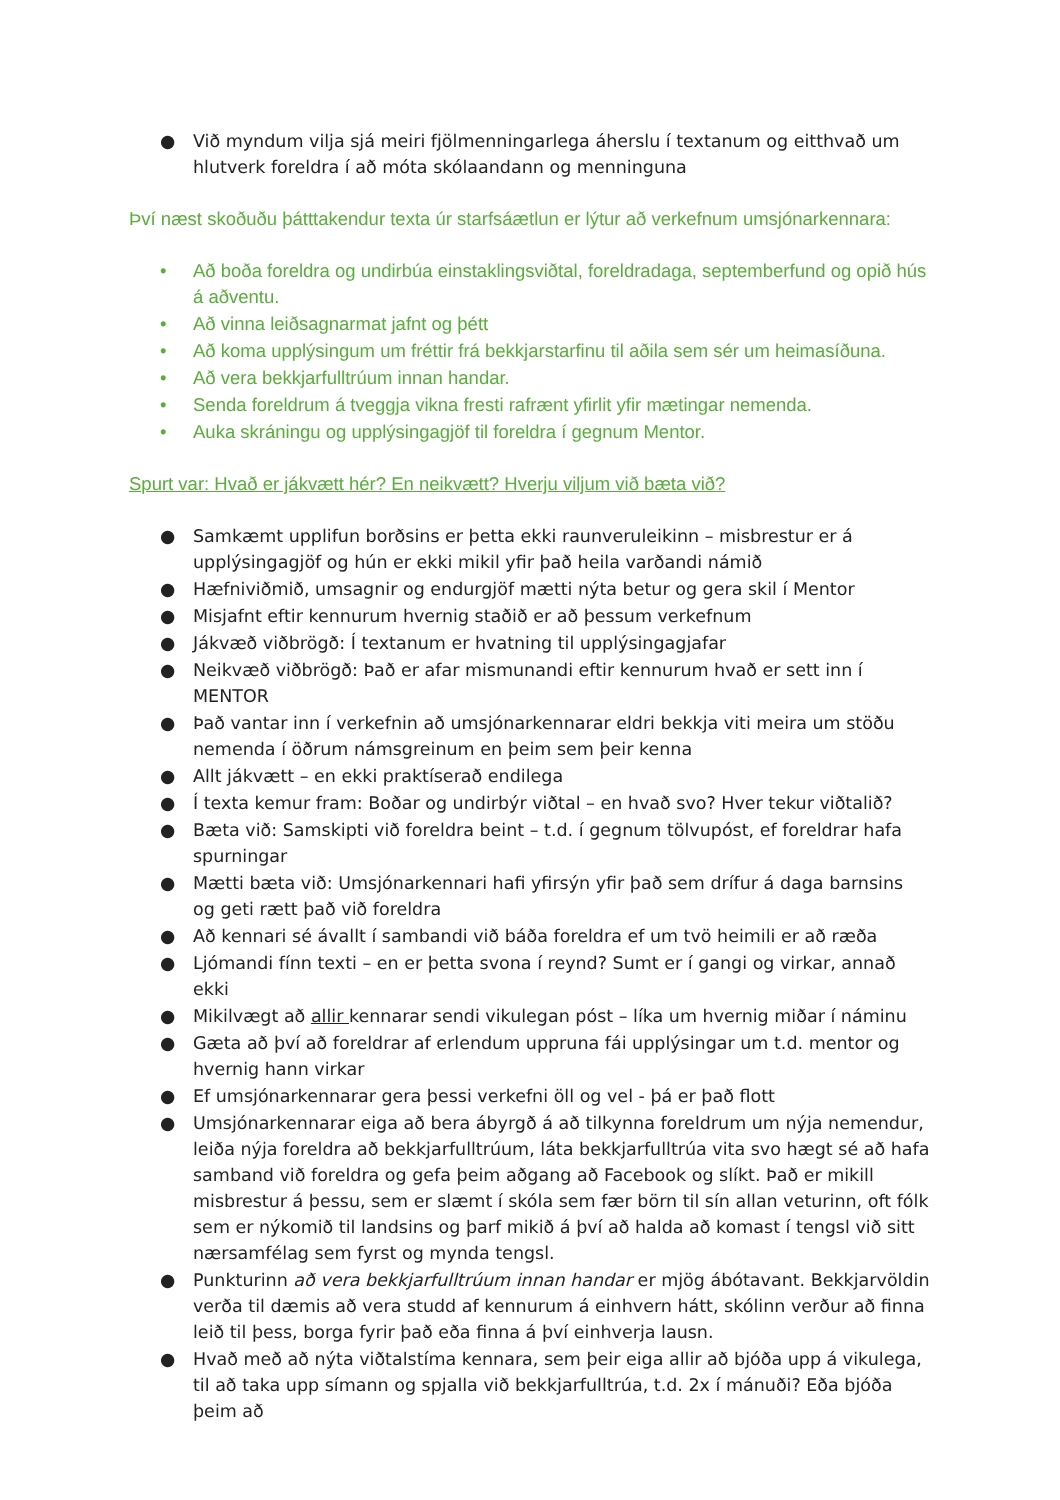● Við myndum vilja sjá meiri fjölmenningarlega áherslu í textanum og eitthvað um hlutverk foreldra í að móta skólaandann og menninguna
Því næst skoðuðu þátttakendur texta úr starfsáætlun er lýtur að verkefnum umsjónarkennara:
• Að boða foreldra og undirbúa einstaklingsviðtal, foreldradaga, septemberfund og opið hús á aðventu.
• Að vinna leiðsagnarmat jafnt og þétt
• Að koma upplýsingum um fréttir frá bekkjarstarfinu til aðila sem sér um heimasíðuna.
• Að vera bekkjarfulltrúum innan handar.
• Senda foreldrum á tveggja vikna fresti rafrænt yfirlit yfir mætingar nemenda.
• Auka skráningu og upplýsingagjöf til foreldra í gegnum Mentor.
Spurt var: Hvað er jákvætt hér? En neikvætt? Hverju viljum við bæta við?
● Samkæmt upplifun borðsins er þetta ekki raunveruleikinn – misbrestur er á upplýsingagjöf og hún er ekki mikil yfir það heila varðandi námið
● Hæfniviðmið, umsagnir og endurgjöf mætti nýta betur og gera skil í Mentor
● Misjafnt eftir kennurum hvernig staðið er að þessum verkefnum
● Jákvæð viðbrögð: Í textanum er hvatning til upplýsingagjafar
● Neikvæð viðbrögð: Það er afar mismunandi eftir kennurum hvað er sett inn í MENTOR
● Það vantar inn í verkefnin að umsjónarkennarar eldri bekkja viti meira um stöðu nemenda í öðrum námsgreinum en þeim sem þeir kenna
● Allt jákvætt – en ekki praktíserað endilega
● Í texta kemur fram: Boðar og undirbýr viðtal – en hvað svo? Hver tekur viðtalið?
● Bæta við: Samskipti við foreldra beint – t.d. í gegnum tölvupóst, ef foreldrar hafa spurningar
● Mætti bæta við: Umsjónarkennari hafi yfirsýn yfir það sem drífur á daga barnsins og geti rætt það við foreldra
● Að kennari sé ávallt í sambandi við báða foreldra ef um tvö heimili er að ræða
● Ljómandi fínn texti – en er þetta svona í reynd? Sumt er í gangi og virkar, annað ekki
● Mikilvægt að allir kennarar sendi vikulegan póst – líka um hvernig miðar í náminu
● Gæta að því að foreldrar af erlendum uppruna fái upplýsingar um t.d. mentor og hvernig hann virkar
● Ef umsjónarkennarar gera þessi verkefni öll og vel - þá er það flott
● Umsjónarkennarar eiga að bera ábyrgð á að tilkynna foreldrum um nýja nemendur, leiða nýja foreldra að bekkjarfulltrúum, láta bekkjarfulltrúa vita svo hægt sé að hafa samband við foreldra og gefa þeim aðgang að Facebook og slíkt. Það er mikill misbrestur á þessu, sem er slæmt í skóla sem fær börn til sín allan veturinn, oft fólk sem er nýkomið til landsins og þarf mikið á því að halda að komast í tengsl við sitt nærsamfélag sem fyrst og mynda tengsl.
● Punkturinn að vera bekkjarfulltrúum innan handar er mjög ábótavant. Bekkjarvöldin verða til dæmis að vera studd af kennurum á einhvern hátt, skólinn verður að finna leið til þess, borga fyrir það eða finna á því einhverja lausn.
● Hvað með að nýta viðtalstíma kennara, sem þeir eiga allir að bjóða upp á vikulega, til að taka upp símann og spjalla við bekkjarfulltrúa, t.d. 2x í mánuði? Eða bjóða þeim að